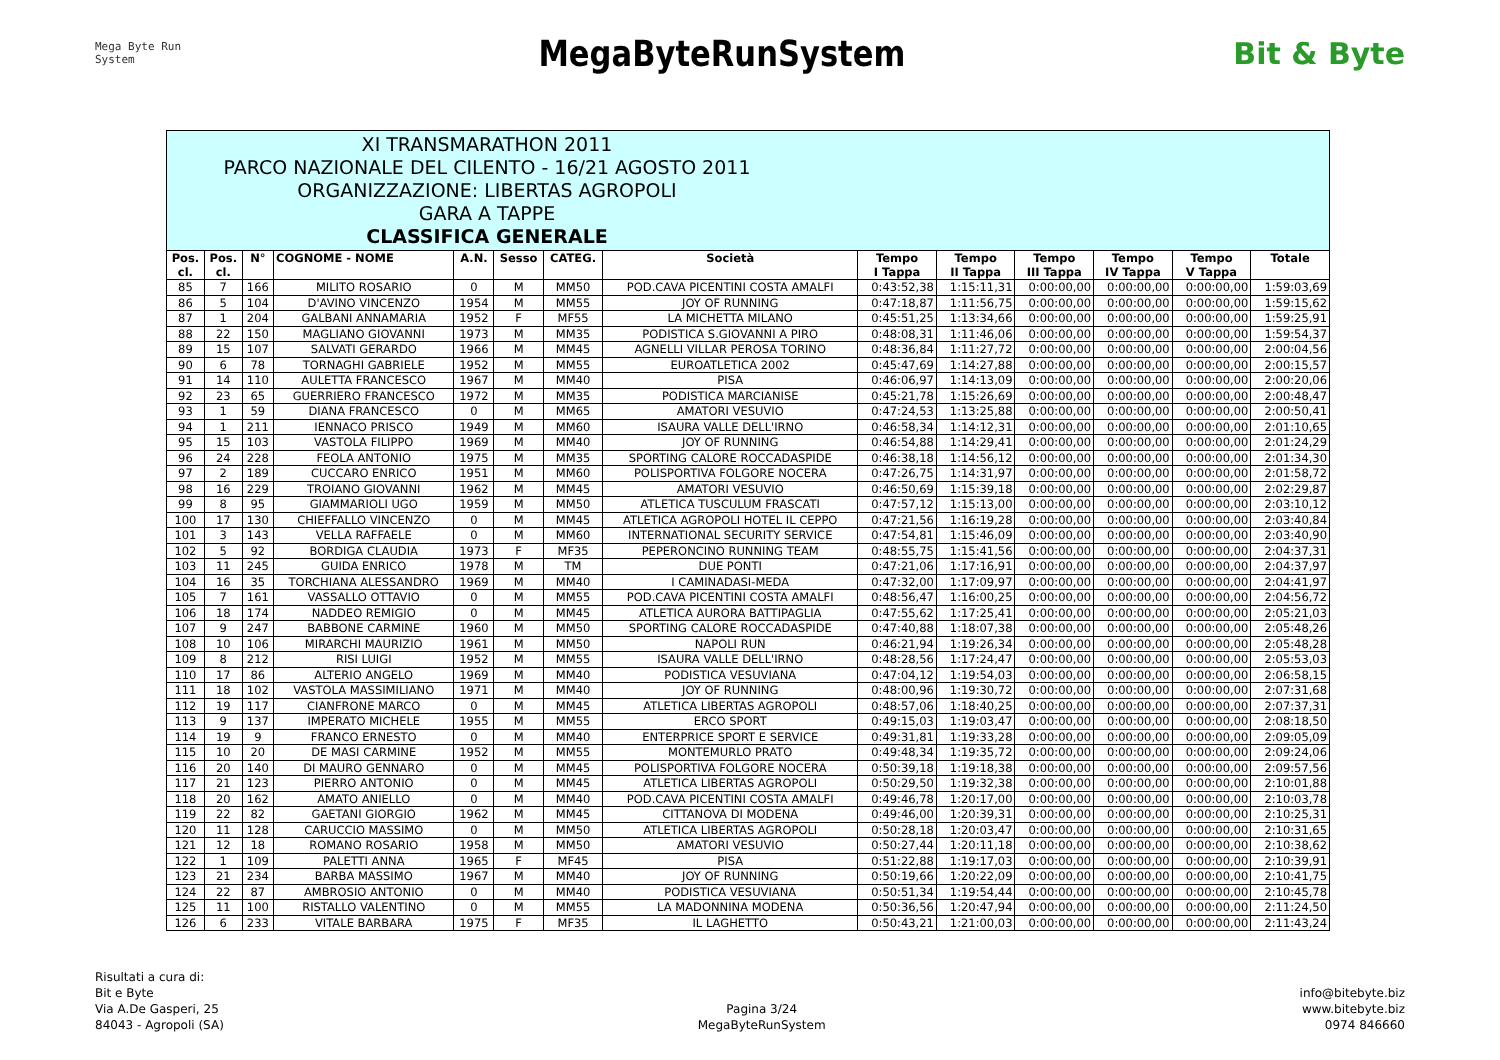Mega Byte Run System
MegaByteRunSystem
Bit & Byte
XI TRANSMARATHON 2011
PARCO NAZIONALE DEL CILENTO - 16/21 AGOSTO 2011
ORGANIZZAZIONE: LIBERTAS AGROPOLI
GARA A TAPPE
CLASSIFICA GENERALE
| Pos. cl. | Pos. cl. | N° | COGNOME - NOME | A.N. | Sesso | CATEG. | Società | Tempo I Tappa | Tempo II Tappa | Tempo III Tappa | Tempo IV Tappa | Tempo V Tappa | Totale |
| --- | --- | --- | --- | --- | --- | --- | --- | --- | --- | --- | --- | --- | --- |
| 85 | 7 | 166 | MILITO ROSARIO | 0 | M | MM50 | POD.CAVA PICENTINI COSTA AMALFI | 0:43:52,38 | 1:15:11,31 | 0:00:00,00 | 0:00:00,00 | 0:00:00,00 | 1:59:03,69 |
| 86 | 5 | 104 | D'AVINO VINCENZO | 1954 | M | MM55 | JOY OF RUNNING | 0:47:18,87 | 1:11:56,75 | 0:00:00,00 | 0:00:00,00 | 0:00:00,00 | 1:59:15,62 |
| 87 | 1 | 204 | GALBANI ANNAMARIA | 1952 | F | MF55 | LA MICHETTA MILANO | 0:45:51,25 | 1:13:34,66 | 0:00:00,00 | 0:00:00,00 | 0:00:00,00 | 1:59:25,91 |
| 88 | 22 | 150 | MAGLIANO GIOVANNI | 1973 | M | MM35 | PODISTICA S.GIOVANNI A PIRO | 0:48:08,31 | 1:11:46,06 | 0:00:00,00 | 0:00:00,00 | 0:00:00,00 | 1:59:54,37 |
| 89 | 15 | 107 | SALVATI GERARDO | 1966 | M | MM45 | AGNELLI VILLAR PEROSA TORINO | 0:48:36,84 | 1:11:27,72 | 0:00:00,00 | 0:00:00,00 | 0:00:00,00 | 2:00:04,56 |
| 90 | 6 | 78 | TORNAGHI GABRIELE | 1952 | M | MM55 | EUROATLETICA 2002 | 0:45:47,69 | 1:14:27,88 | 0:00:00,00 | 0:00:00,00 | 0:00:00,00 | 2:00:15,57 |
| 91 | 14 | 110 | AULETTA FRANCESCO | 1967 | M | MM40 | PISA | 0:46:06,97 | 1:14:13,09 | 0:00:00,00 | 0:00:00,00 | 0:00:00,00 | 2:00:20,06 |
| 92 | 23 | 65 | GUERRIERO FRANCESCO | 1972 | M | MM35 | PODISTICA MARCIANISE | 0:45:21,78 | 1:15:26,69 | 0:00:00,00 | 0:00:00,00 | 0:00:00,00 | 2:00:48,47 |
| 93 | 1 | 59 | DIANA FRANCESCO | 0 | M | MM65 | AMATORI VESUVIO | 0:47:24,53 | 1:13:25,88 | 0:00:00,00 | 0:00:00,00 | 0:00:00,00 | 2:00:50,41 |
| 94 | 1 | 211 | IENNACO PRISCO | 1949 | M | MM60 | ISAURA VALLE DELL'IRNO | 0:46:58,34 | 1:14:12,31 | 0:00:00,00 | 0:00:00,00 | 0:00:00,00 | 2:01:10,65 |
| 95 | 15 | 103 | VASTOLA FILIPPO | 1969 | M | MM40 | JOY OF RUNNING | 0:46:54,88 | 1:14:29,41 | 0:00:00,00 | 0:00:00,00 | 0:00:00,00 | 2:01:24,29 |
| 96 | 24 | 228 | FEOLA ANTONIO | 1975 | M | MM35 | SPORTING CALORE ROCCADASPIDE | 0:46:38,18 | 1:14:56,12 | 0:00:00,00 | 0:00:00,00 | 0:00:00,00 | 2:01:34,30 |
| 97 | 2 | 189 | CUCCARO ENRICO | 1951 | M | MM60 | POLISPORTIVA FOLGORE NOCERA | 0:47:26,75 | 1:14:31,97 | 0:00:00,00 | 0:00:00,00 | 0:00:00,00 | 2:01:58,72 |
| 98 | 16 | 229 | TROIANO GIOVANNI | 1962 | M | MM45 | AMATORI VESUVIO | 0:46:50,69 | 1:15:39,18 | 0:00:00,00 | 0:00:00,00 | 0:00:00,00 | 2:02:29,87 |
| 99 | 8 | 95 | GIAMMARIOLI UGO | 1959 | M | MM50 | ATLETICA TUSCULUM FRASCATI | 0:47:57,12 | 1:15:13,00 | 0:00:00,00 | 0:00:00,00 | 0:00:00,00 | 2:03:10,12 |
| 100 | 17 | 130 | CHIEFFALLO VINCENZO | 0 | M | MM45 | ATLETICA AGROPOLI HOTEL IL CEPPO | 0:47:21,56 | 1:16:19,28 | 0:00:00,00 | 0:00:00,00 | 0:00:00,00 | 2:03:40,84 |
| 101 | 3 | 143 | VELLA RAFFAELE | 0 | M | MM60 | INTERNATIONAL SECURITY SERVICE | 0:47:54,81 | 1:15:46,09 | 0:00:00,00 | 0:00:00,00 | 0:00:00,00 | 2:03:40,90 |
| 102 | 5 | 92 | BORDIGA CLAUDIA | 1973 | F | MF35 | PEPERONCINO RUNNING TEAM | 0:48:55,75 | 1:15:41,56 | 0:00:00,00 | 0:00:00,00 | 0:00:00,00 | 2:04:37,31 |
| 103 | 11 | 245 | GUIDA ENRICO | 1978 | M | TM | DUE PONTI | 0:47:21,06 | 1:17:16,91 | 0:00:00,00 | 0:00:00,00 | 0:00:00,00 | 2:04:37,97 |
| 104 | 16 | 35 | TORCHIANA ALESSANDRO | 1969 | M | MM40 | I CAMINADASI-MEDA | 0:47:32,00 | 1:17:09,97 | 0:00:00,00 | 0:00:00,00 | 0:00:00,00 | 2:04:41,97 |
| 105 | 7 | 161 | VASSALLO OTTAVIO | 0 | M | MM55 | POD.CAVA PICENTINI COSTA AMALFI | 0:48:56,47 | 1:16:00,25 | 0:00:00,00 | 0:00:00,00 | 0:00:00,00 | 2:04:56,72 |
| 106 | 18 | 174 | NADDEO REMIGIO | 0 | M | MM45 | ATLETICA AURORA BATTIPAGLIA | 0:47:55,62 | 1:17:25,41 | 0:00:00,00 | 0:00:00,00 | 0:00:00,00 | 2:05:21,03 |
| 107 | 9 | 247 | BABBONE CARMINE | 1960 | M | MM50 | SPORTING CALORE ROCCADASPIDE | 0:47:40,88 | 1:18:07,38 | 0:00:00,00 | 0:00:00,00 | 0:00:00,00 | 2:05:48,26 |
| 108 | 10 | 106 | MIRARCHI MAURIZIO | 1961 | M | MM50 | NAPOLI RUN | 0:46:21,94 | 1:19:26,34 | 0:00:00,00 | 0:00:00,00 | 0:00:00,00 | 2:05:48,28 |
| 109 | 8 | 212 | RISI LUIGI | 1952 | M | MM55 | ISAURA VALLE DELL'IRNO | 0:48:28,56 | 1:17:24,47 | 0:00:00,00 | 0:00:00,00 | 0:00:00,00 | 2:05:53,03 |
| 110 | 17 | 86 | ALTERIO ANGELO | 1969 | M | MM40 | PODISTICA VESUVIANA | 0:47:04,12 | 1:19:54,03 | 0:00:00,00 | 0:00:00,00 | 0:00:00,00 | 2:06:58,15 |
| 111 | 18 | 102 | VASTOLA MASSIMILIANO | 1971 | M | MM40 | JOY OF RUNNING | 0:48:00,96 | 1:19:30,72 | 0:00:00,00 | 0:00:00,00 | 0:00:00,00 | 2:07:31,68 |
| 112 | 19 | 117 | CIANFRONE MARCO | 0 | M | MM45 | ATLETICA LIBERTAS AGROPOLI | 0:48:57,06 | 1:18:40,25 | 0:00:00,00 | 0:00:00,00 | 0:00:00,00 | 2:07:37,31 |
| 113 | 9 | 137 | IMPERATO MICHELE | 1955 | M | MM55 | ERCO SPORT | 0:49:15,03 | 1:19:03,47 | 0:00:00,00 | 0:00:00,00 | 0:00:00,00 | 2:08:18,50 |
| 114 | 19 | 9 | FRANCO ERNESTO | 0 | M | MM40 | ENTERPRICE SPORT E SERVICE | 0:49:31,81 | 1:19:33,28 | 0:00:00,00 | 0:00:00,00 | 0:00:00,00 | 2:09:05,09 |
| 115 | 10 | 20 | DE MASI CARMINE | 1952 | M | MM55 | MONTEMURLO PRATO | 0:49:48,34 | 1:19:35,72 | 0:00:00,00 | 0:00:00,00 | 0:00:00,00 | 2:09:24,06 |
| 116 | 20 | 140 | DI MAURO GENNARO | 0 | M | MM45 | POLISPORTIVA FOLGORE NOCERA | 0:50:39,18 | 1:19:18,38 | 0:00:00,00 | 0:00:00,00 | 0:00:00,00 | 2:09:57,56 |
| 117 | 21 | 123 | PIERRO ANTONIO | 0 | M | MM45 | ATLETICA LIBERTAS AGROPOLI | 0:50:29,50 | 1:19:32,38 | 0:00:00,00 | 0:00:00,00 | 0:00:00,00 | 2:10:01,88 |
| 118 | 20 | 162 | AMATO ANIELLO | 0 | M | MM40 | POD.CAVA PICENTINI COSTA AMALFI | 0:49:46,78 | 1:20:17,00 | 0:00:00,00 | 0:00:00,00 | 0:00:00,00 | 2:10:03,78 |
| 119 | 22 | 82 | GAETANI GIORGIO | 1962 | M | MM45 | CITTANOVA DI MODENA | 0:49:46,00 | 1:20:39,31 | 0:00:00,00 | 0:00:00,00 | 0:00:00,00 | 2:10:25,31 |
| 120 | 11 | 128 | CARUCCIO MASSIMO | 0 | M | MM50 | ATLETICA LIBERTAS AGROPOLI | 0:50:28,18 | 1:20:03,47 | 0:00:00,00 | 0:00:00,00 | 0:00:00,00 | 2:10:31,65 |
| 121 | 12 | 18 | ROMANO ROSARIO | 1958 | M | MM50 | AMATORI VESUVIO | 0:50:27,44 | 1:20:11,18 | 0:00:00,00 | 0:00:00,00 | 0:00:00,00 | 2:10:38,62 |
| 122 | 1 | 109 | PALETTI ANNA | 1965 | F | MF45 | PISA | 0:51:22,88 | 1:19:17,03 | 0:00:00,00 | 0:00:00,00 | 0:00:00,00 | 2:10:39,91 |
| 123 | 21 | 234 | BARBA MASSIMO | 1967 | M | MM40 | JOY OF RUNNING | 0:50:19,66 | 1:20:22,09 | 0:00:00,00 | 0:00:00,00 | 0:00:00,00 | 2:10:41,75 |
| 124 | 22 | 87 | AMBROSIO ANTONIO | 0 | M | MM40 | PODISTICA VESUVIANA | 0:50:51,34 | 1:19:54,44 | 0:00:00,00 | 0:00:00,00 | 0:00:00,00 | 2:10:45,78 |
| 125 | 11 | 100 | RISTALLO VALENTINO | 0 | M | MM55 | LA MADONNINA MODENA | 0:50:36,56 | 1:20:47,94 | 0:00:00,00 | 0:00:00,00 | 0:00:00,00 | 2:11:24,50 |
| 126 | 6 | 233 | VITALE BARBARA | 1975 | F | MF35 | IL LAGHETTO | 0:50:43,21 | 1:21:00,03 | 0:00:00,00 | 0:00:00,00 | 0:00:00,00 | 2:11:43,24 |
Risultati a cura di:
Bit e Byte
Via A.De Gasperi, 25
84043 - Agropoli (SA)
Pagina 3/24
MegaByteRunSystem
info@bitebyte.biz
www.bitebyte.biz
0974 846660